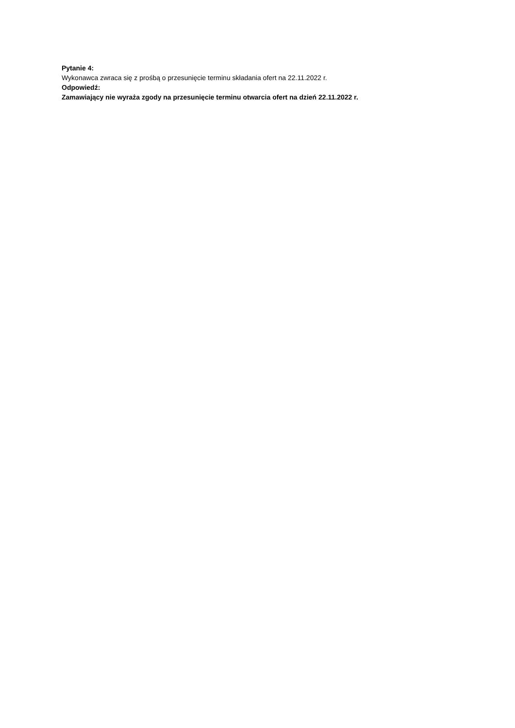Pytanie 4:
Wykonawca zwraca się z prośbą o przesunięcie terminu składania ofert na 22.11.2022 r.
Odpowiedź:
Zamawiający nie wyraża zgody na przesunięcie terminu otwarcia ofert na dzień 22.11.2022 r.